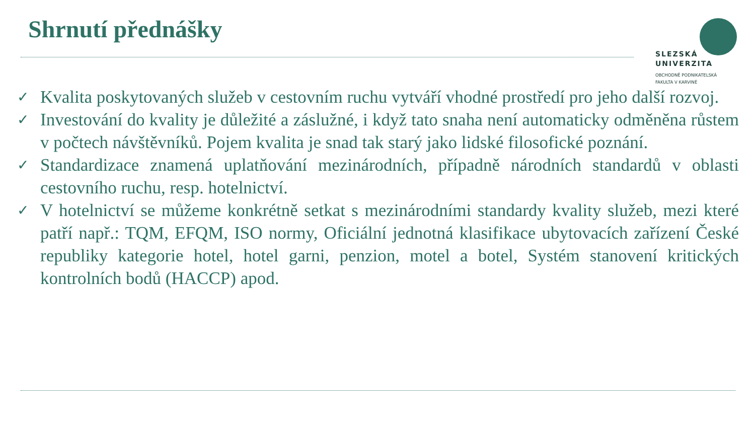Shrnutí přednášky
SLEZSKÁ
UNIVERZITA
OBCHODNĚ PODNIKATELSKÁ
FAKULTA V KARVINÉ
✓ Kvalita poskytovaných služeb v cestovním ruchu vytváří vhodné prostředí pro jeho další rozvoj.
✓ Investování do kvality je důležité a záslužné, i když tato snaha není automaticky odměněna růstem v počtech návštěvníků. Pojem kvalita je snad tak starý jako lidské filosofické poznání.
✓ Standardizace znamená uplatňování mezinárodních, případně národních standardů v oblasti cestovního ruchu, resp. hotelnictví.
✓ V hotelnictví se můžeme konkrétně setkat s mezinárodními standardy kvality služeb, mezi které patří např.: TQM, EFQM, ISO normy, Oficiální jednotná klasifikace ubytovacích zařízení České republiky kategorie hotel, hotel garni, penzion, motel a botel, Systém stanovení kritických kontrolních bodů (HACCP) apod.